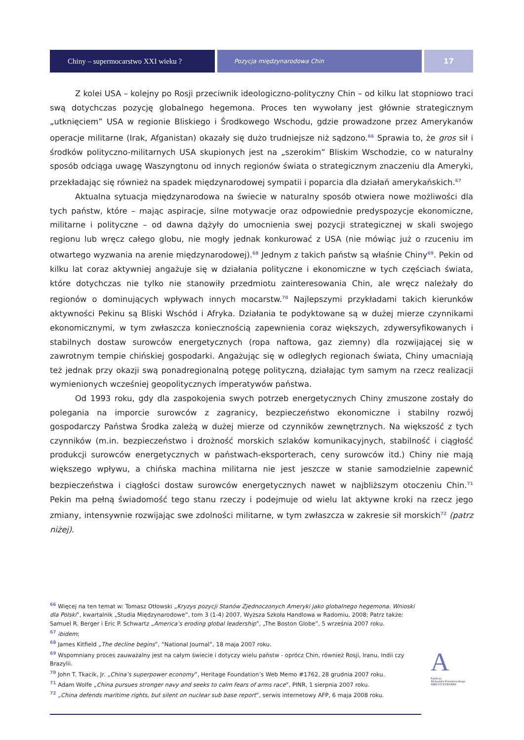Chiny – supermocarstwo XXI wieku ?
Pozycja międzynarodowa Chin
17
Z kolei USA – kolejny po Rosji przeciwnik ideologiczno-polityczny Chin – od kilku lat stopniowo traci swą dotychczas pozycję globalnego hegemona. Proces ten wywołany jest głównie strategicznym „utknięciem” USA w regionie Bliskiego i Środkowego Wschodu, gdzie prowadzone przez Amerykanów operacje militarne (Irak, Afganistan) okazały się dużo trudniejsze niż sądzono.<sup>66</sup> Sprawia to, że gros sił i środków polityczno-militarnych USA skupionych jest na „szerokim” Bliskim Wschodzie, co w naturalny sposób odciąga uwagę Waszyngtonu od innych regionów świata o strategicznym znaczeniu dla Ameryki, przekładając się również na spadek międzynarodowej sympatii i poparcia dla działań amerykańskich.<sup>67</sup>
Aktualna sytuacja międzynarodowa na świecie w naturalny sposób otwiera nowe możliwości dla tych państw, które – mając aspiracje, silne motywacje oraz odpowiednie predyspozycje ekonomiczne, militarne i polityczne – od dawna dążyły do umocnienia swej pozycji strategicznej w skali swojego regionu lub wręcz całego globu, nie mogły jednak konkurować z USA (nie mówiąc już o rzuceniu im otwartego wyzwania na arenie międzynarodowej).<sup>68</sup> Jednym z takich państw są właśnie Chiny<sup>69</sup>. Pekin od kilku lat coraz aktywniej angażuje się w działania polityczne i ekonomiczne w tych częściach świata, które dotychczas nie tylko nie stanowiły przedmiotu zainteresowania Chin, ale wręcz należały do regionów o dominujących wpływach innych mocarstw.<sup>70</sup> Najlepszymi przykładami takich kierunków aktywności Pekinu są Bliski Wschód i Afryka. Działania te podyktowane są w dużej mierze czynnikami ekonomicznymi, w tym zwłaszcza koniecznością zapewnienia coraz większych, zdywersyfikowanych i stabilnych dostaw surowców energetycznych (ropa naftowa, gaz ziemny) dla rozwijającej się w zawrotnym tempie chińskiej gospodarki. Angażując się w odległych regionach świata, Chiny umacniają też jednak przy okazji swą ponadregionalną potęgę polityczną, działając tym samym na rzecz realizacji wymienionych wcześniej geopolitycznych imperatywów państwa.
Od 1993 roku, gdy dla zaspokojenia swych potrzeb energetycznych Chiny zmuszone zostały do polegania na imporcie surowców z zagranicy, bezpieczeństwo ekonomiczne i stabilny rozwój gospodarczy Państwa Środka zależą w dużej mierze od czynników zewnętrznych. Na większość z tych czynników (m.in. bezpieczeństwo i drożność morskich szlaków komunikacyjnych, stabilność i ciągłość produkcji surowców energetycznych w państwach-eksporterach, ceny surowców itd.) Chiny nie mają większego wpływu, a chińska machina militarna nie jest jeszcze w stanie samodzielnie zapewnić bezpieczeństwa i ciągłości dostaw surowców energetycznych nawet w najbliższym otoczeniu Chin.<sup>71</sup> Pekin ma pełną świadomość tego stanu rzeczy i podejmuje od wielu lat aktywne kroki na rzecz jego zmiany, intensywnie rozwijając swe zdolności militarne, w tym zwłaszcza w zakresie sił morskich<sup>72</sup> (patrz niżej).
<sup>66</sup> Więcej na ten temat w: Tomasz Otłowski „Kryzys pozycji Stanów Zjednoczonych Ameryki jako globalnego hegemona. Wnioski dla Polski”, kwartalnik „Studia Międzynarodowe”, tom 3 (1-4) 2007, Wyższa Szkoła Handlowa w Radomiu, 2008; Patrz także: Samuel R. Berger i Eric P. Schwartz „America’s eroding global leadership”, „The Boston Globe”, 5 września 2007 roku.
<sup>67</sup> ibidem;
<sup>68</sup> James Kitfield „The decline begins”, “National Journal”, 18 maja 2007 roku.
<sup>69</sup> Wspomniany proces zauważalny jest na całym świecie i dotyczy wielu państw - oprócz Chin, również Rosji, Iranu, Indii czy Brazylii.
<sup>70</sup> John T. Tkacik, Jr. „China’s superpower economy”, Heritage Foundation’s Web Memo #1762, 28 grudnia 2007 roku.
<sup>71</sup> Adam Wolfe „China pursues stronger navy and seeks to calm fears of arms race”, PINR, 1 sierpnia 2007 roku.
<sup>72</sup> „China defends maritime rights, but silent on nuclear sub base report”, serwis internetowy AFP, 6 maja 2008 roku.
A
Fundacja
Aleksandra Kwaśniewskiego
AMICUS EUROPAE